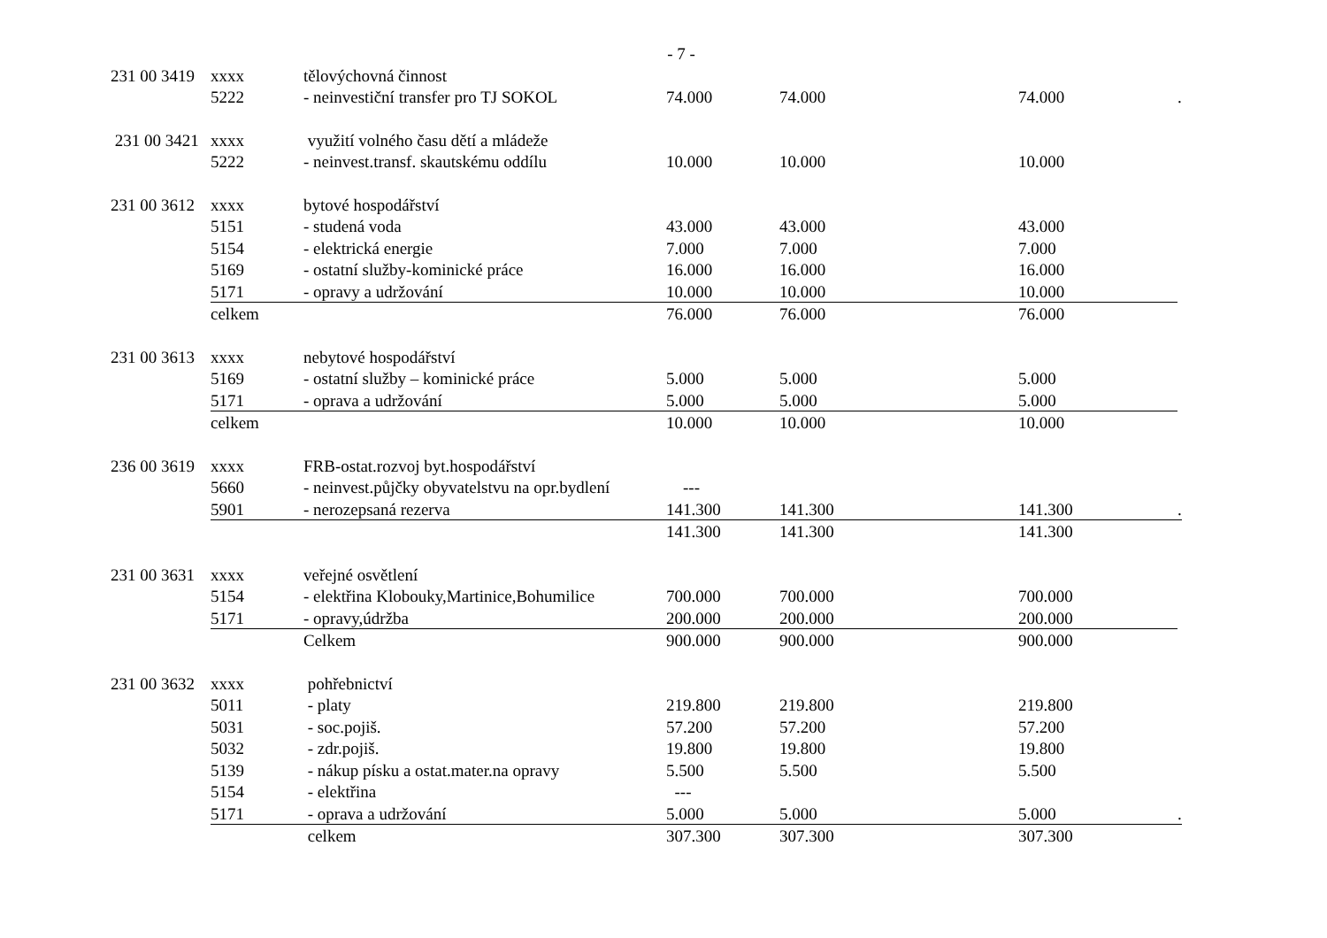- 7 -
| 231 00 3419 | xxxx | tělovýchovná činnost | | | | |
| | 5222 | - neinvestiční transfer pro TJ SOKOL | 74.000 | 74.000 | 74.000 | . |
| 231 00 3421 | xxxx | využití volného času dětí a mládeže | | | | |
| | 5222 | - neinvest.transf. skautskému oddílu | 10.000 | 10.000 | 10.000 | |
| 231 00 3612 | xxxx | bytové hospodářství | | | | |
| | 5151 | - studená voda | 43.000 | 43.000 | 43.000 | |
| | 5154 | - elektrická energie | 7.000 | 7.000 | 7.000 | |
| | 5169 | - ostatní služby-kominické práce | 16.000 | 16.000 | 16.000 | |
| | 5171 | - opravy a udržování | 10.000 | 10.000 | 10.000 | |
| | celkem | | 76.000 | 76.000 | 76.000 | |
| 231 00 3613 | xxxx | nebytové hospodářství | | | | |
| | 5169 | - ostatní služby – kominické práce | 5.000 | 5.000 | 5.000 | |
| | 5171 | - oprava a udržování | 5.000 | 5.000 | 5.000 | |
| | celkem | | 10.000 | 10.000 | 10.000 | |
| 236 00 3619 | xxxx | FRB-ostat.rozvoj byt.hospodářství | | | | |
| | 5660 | - neinvest.půjčky obyvatelstvu na opr.bydlení | --- | | | |
| | 5901 | - nerozepsaná rezerva | 141.300 | 141.300 | 141.300 | . |
| | | | 141.300 | 141.300 | 141.300 | |
| 231 00 3631 | xxxx | veřejné osvětlení | | | | |
| | 5154 | - elektřina Klobouky,Martinice,Bohumilice | 700.000 | 700.000 | 700.000 | |
| | 5171 | - opravy,údržba | 200.000 | 200.000 | 200.000 | |
| | | Celkem | 900.000 | 900.000 | 900.000 | |
| 231 00 3632 | xxxx | pohřebnictví | | | | |
| | 5011 | - platy | 219.800 | 219.800 | 219.800 | |
| | 5031 | - soc.pojiš. | 57.200 | 57.200 | 57.200 | |
| | 5032 | - zdr.pojiš. | 19.800 | 19.800 | 19.800 | |
| | 5139 | - nákup písku a ostat.mater.na opravy | 5.500 | 5.500 | 5.500 | |
| | 5154 | - elektřina | --- | | | |
| | 5171 | - oprava a udržování | 5.000 | 5.000 | 5.000 | . |
| | | celkem | 307.300 | 307.300 | 307.300 | |